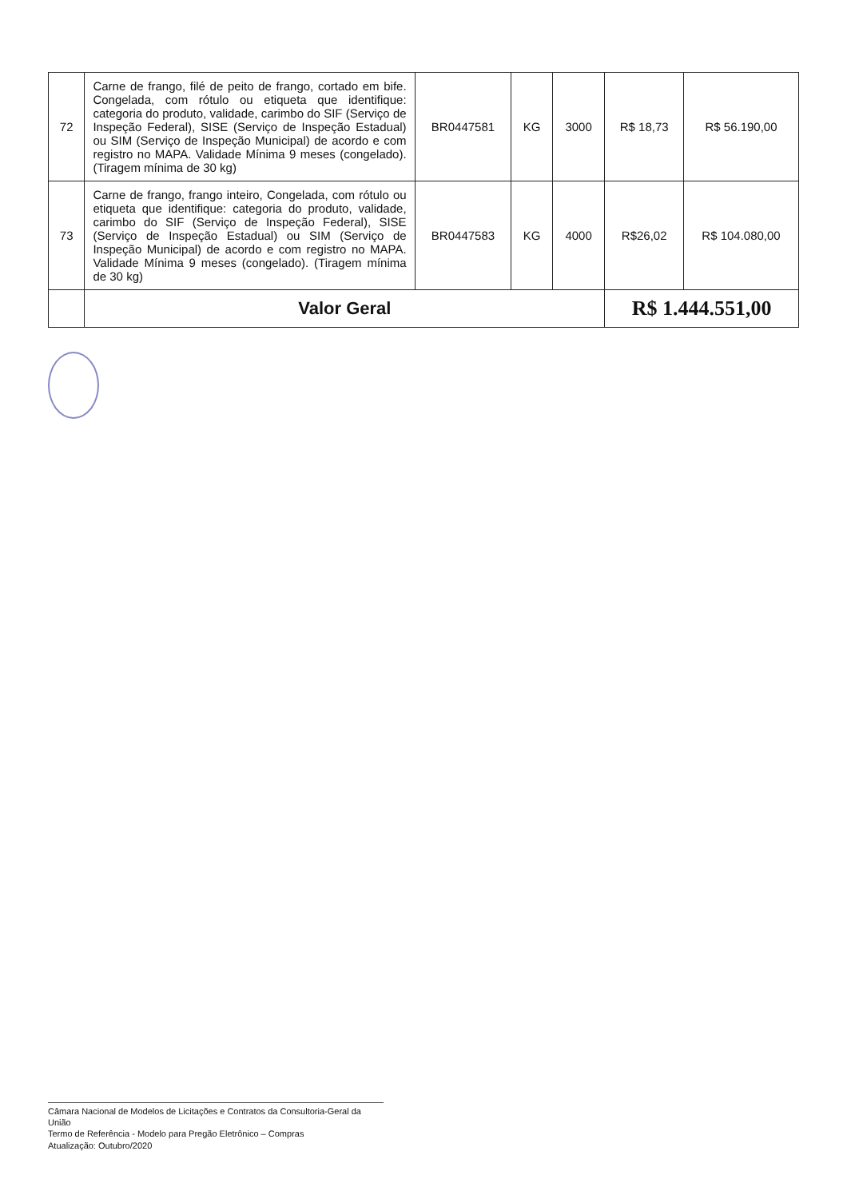| 72 | Carne de frango, filé de peito de frango, cortado em bife. Congelada, com rótulo ou etiqueta que identifique: categoria do produto, validade, carimbo do SIF (Serviço de Inspeção Federal), SISE (Serviço de Inspeção Estadual) ou SIM (Serviço de Inspeção Municipal) de acordo e com registro no MAPA. Validade Mínima 9 meses (congelado). (Tiragem mínima de 30 kg) | BR0447581 | KG | 3000 | R$ 18,73 | R$ 56.190,00 |
| 73 | Carne de frango, frango inteiro, Congelada, com rótulo ou etiqueta que identifique: categoria do produto, validade, carimbo do SIF (Serviço de Inspeção Federal), SISE (Serviço de Inspeção Estadual) ou SIM (Serviço de Inspeção Municipal) de acordo e com registro no MAPA. Validade Mínima 9 meses (congelado). (Tiragem mínima de 30 kg) | BR0447583 | KG | 4000 | R$26,02 | R$ 104.080,00 |
| | Valor Geral | | | | R$ 1.444.551,00 | |
Câmara Nacional de Modelos de Licitações e Contratos da Consultoria-Geral da União
Termo de Referência - Modelo para Pregão Eletrônico – Compras
Atualização: Outubro/2020